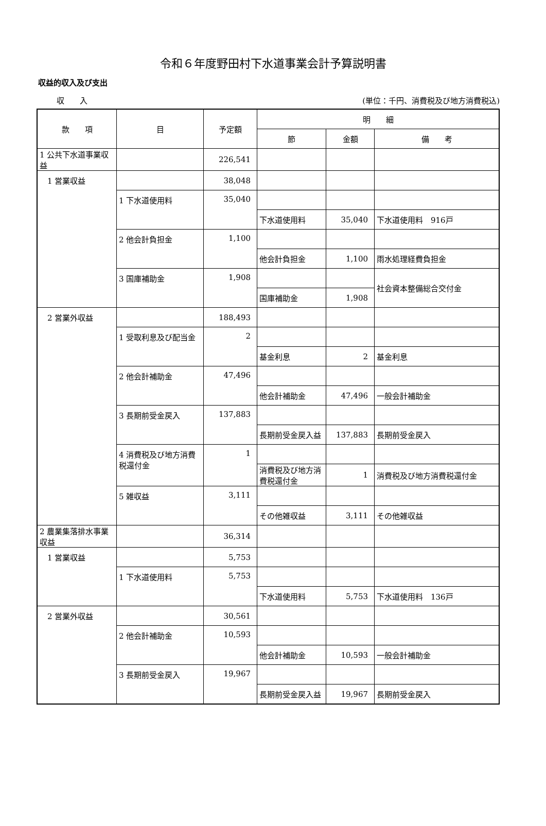令和６年度野田村下水道事業会計予算説明書
収益的収入及び支出
収　　入 (単位：千円、消費税及び地方消費税込)
| 款 項 | 目 | 予定額 | 明 細 | | |
| --- | --- | --- | --- | --- | --- |
| | | | 節 | 金額 | 備 考 |
| 1 公共下水道事業収益 | | 226,541 | | | |
| 1 営業収益 | | 38,048 | | | |
| | 1 下水道使用料 | 35,040 | | | |
| | | | 下水道使用料 | 35,040 | 下水道使用料 916戸 |
| | 2 他会計負担金 | 1,100 | | | |
| | | | 他会計負担金 | 1,100 | 雨水処理経費負担金 |
| | 3 国庫補助金 | 1,908 | | | 社会資本整備総合交付金 |
| | | | 国庫補助金 | 1,908 | |
| 2 営業外収益 | | 188,493 | | | |
| | 1 受取利息及び配当金 | 2 | | | |
| | | | 基金利息 | 2 | 基金利息 |
| | 2 他会計補助金 | 47,496 | | | |
| | | | 他会計補助金 | 47,496 | 一般会計補助金 |
| | 3 長期前受金戻入 | 137,883 | | | |
| | | | 長期前受金戻入益 | 137,883 | 長期前受金戻入 |
| | 4 消費税及び地方消費税還付金 | 1 | | | |
| | | | 消費税及び地方消費税還付金 | 1 | 消費税及び地方消費税還付金 |
| | 5 雑収益 | 3,111 | | | |
| | | | その他雑収益 | 3,111 | その他雑収益 |
| 2 農業集落排水事業収益 | | 36,314 | | | |
| 1 営業収益 | | 5,753 | | | |
| | 1 下水道使用料 | 5,753 | | | |
| | | | 下水道使用料 | 5,753 | 下水道使用料 136戸 |
| 2 営業外収益 | | 30,561 | | | |
| | 2 他会計補助金 | 10,593 | | | |
| | | | 他会計補助金 | 10,593 | 一般会計補助金 |
| | 3 長期前受金戻入 | 19,967 | | | |
| | | | 長期前受金戻入益 | 19,967 | 長期前受金戻入 |